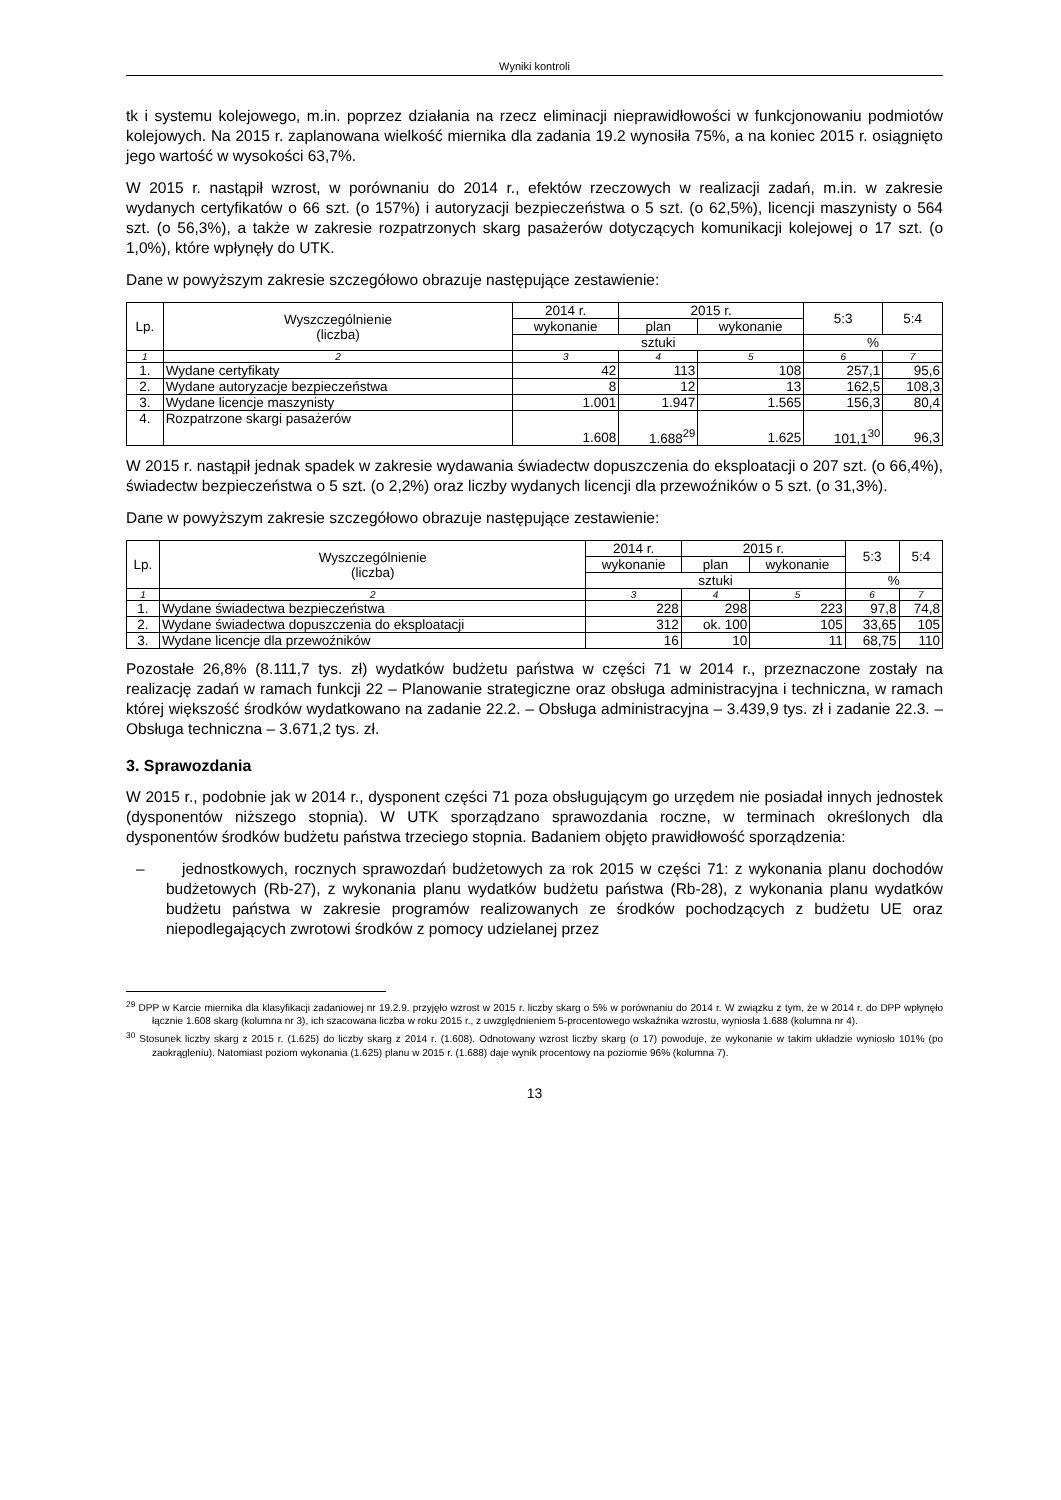Wyniki kontroli
tk i systemu kolejowego, m.in. poprzez działania na rzecz eliminacji nieprawidłowości w funkcjonowaniu podmiotów kolejowych. Na 2015 r. zaplanowana wielkość miernika dla zadania 19.2 wynosiła 75%, a na koniec 2015 r. osiągnięto jego wartość w wysokości 63,7%.
W 2015 r. nastąpił wzrost, w porównaniu do 2014 r., efektów rzeczowych w realizacji zadań, m.in. w zakresie wydanych certyfikatów o 66 szt. (o 157%) i autoryzacji bezpieczeństwa o 5 szt. (o 62,5%), licencji maszynisty o 564 szt. (o 56,3%), a także w zakresie rozpatrzonych skarg pasażerów dotyczących komunikacji kolejowej o 17 szt. (o 1,0%), które wpłynęły do UTK.
Dane w powyższym zakresie szczegółowo obrazuje następujące zestawienie:
| Lp. | Wyszczególnienie (liczba) | 2014 r. | 2015 r. | | 5:3 | 5:4 |
| --- | --- | --- | --- | --- | --- | --- |
| | | wykonanie | plan | wykonanie | | |
| | | sztuki | | | % | |
| 1 | 2 | 3 | 4 | 5 | 6 | 7 |
| 1. | Wydane certyfikaty | 42 | 113 | 108 | 257,1 | 95,6 |
| 2. | Wydane autoryzacje bezpieczeństwa | 8 | 12 | 13 | 162,5 | 108,3 |
| 3. | Wydane licencje maszynisty | 1.001 | 1.947 | 1.565 | 156,3 | 80,4 |
| 4. | Rozpatrzone skargi pasażerów | 1.608 | 1.688<sup>29</sup> | 1.625 | 101,1<sup>30</sup> | 96,3 |
W 2015 r. nastąpił jednak spadek w zakresie wydawania świadectw dopuszczenia do eksploatacji o 207 szt. (o 66,4%), świadectw bezpieczeństwa o 5 szt. (o 2,2%) oraz liczby wydanych licencji dla przewoźników o 5 szt. (o 31,3%).
Dane w powyższym zakresie szczegółowo obrazuje następujące zestawienie:
| Lp. | Wyszczególnienie (liczba) | 2014 r. | 2015 r. | | 5:3 | 5:4 |
| --- | --- | --- | --- | --- | --- | --- |
| | | wykonanie | plan | wykonanie | | |
| | | sztuki | | | % | |
| 1 | 2 | 3 | 4 | 5 | 6 | 7 |
| 1. | Wydane świadectwa bezpieczeństwa | 228 | 298 | 223 | 97,8 | 74,8 |
| 2. | Wydane świadectwa dopuszczenia do eksploatacji | 312 | ok. 100 | 105 | 33,65 | 105 |
| 3. | Wydane licencje dla przewoźników | 16 | 10 | 11 | 68,75 | 110 |
Pozostałe 26,8% (8.111,7 tys. zł) wydatków budżetu państwa w części 71 w 2014 r., przeznaczone zostały na realizację zadań w ramach funkcji 22 – Planowanie strategiczne oraz obsługa administracyjna i techniczna, w ramach której większość środków wydatkowano na zadanie 22.2. – Obsługa administracyjna – 3.439,9 tys. zł i zadanie 22.3. – Obsługa techniczna – 3.671,2 tys. zł.
3. Sprawozdania
W 2015 r., podobnie jak w 2014 r., dysponent części 71 poza obsługującym go urzędem nie posiadał innych jednostek (dysponentów niższego stopnia). W UTK sporządzano sprawozdania roczne, w terminach określonych dla dysponentów środków budżetu państwa trzeciego stopnia. Badaniem objęto prawidłowość sporządzenia:
– jednostkowych, rocznych sprawozdań budżetowych za rok 2015 w części 71: z wykonania planu dochodów budżetowych (Rb-27), z wykonania planu wydatków budżetu państwa (Rb-28), z wykonania planu wydatków budżetu państwa w zakresie programów realizowanych ze środków pochodzących z budżetu UE oraz niepodlegających zwrotowi środków z pomocy udzielanej przez
<sup>29</sup> DPP w Karcie miernika dla klasyfikacji zadaniowej nr 19.2.9. przyjęło wzrost w 2015 r. liczby skarg o 5% w porównaniu do 2014 r. W związku z tym, że w 2014 r. do DPP wpłynęło łącznie 1.608 skarg (kolumna nr 3), ich szacowana liczba w roku 2015 r., z uwzględnieniem 5-procentowego wskaźnika wzrostu, wyniosła 1.688 (kolumna nr 4).
<sup>30</sup> Stosunek liczby skarg z 2015 r. (1.625) do liczby skarg z 2014 r. (1.608). Odnotowany wzrost liczby skarg (o 17) powoduje, że wykonanie w takim układzie wyniosło 101% (po zaokrągleniu). Natomiast poziom wykonania (1.625) planu w 2015 r. (1.688) daje wynik procentowy na poziomie 96% (kolumna 7).
13